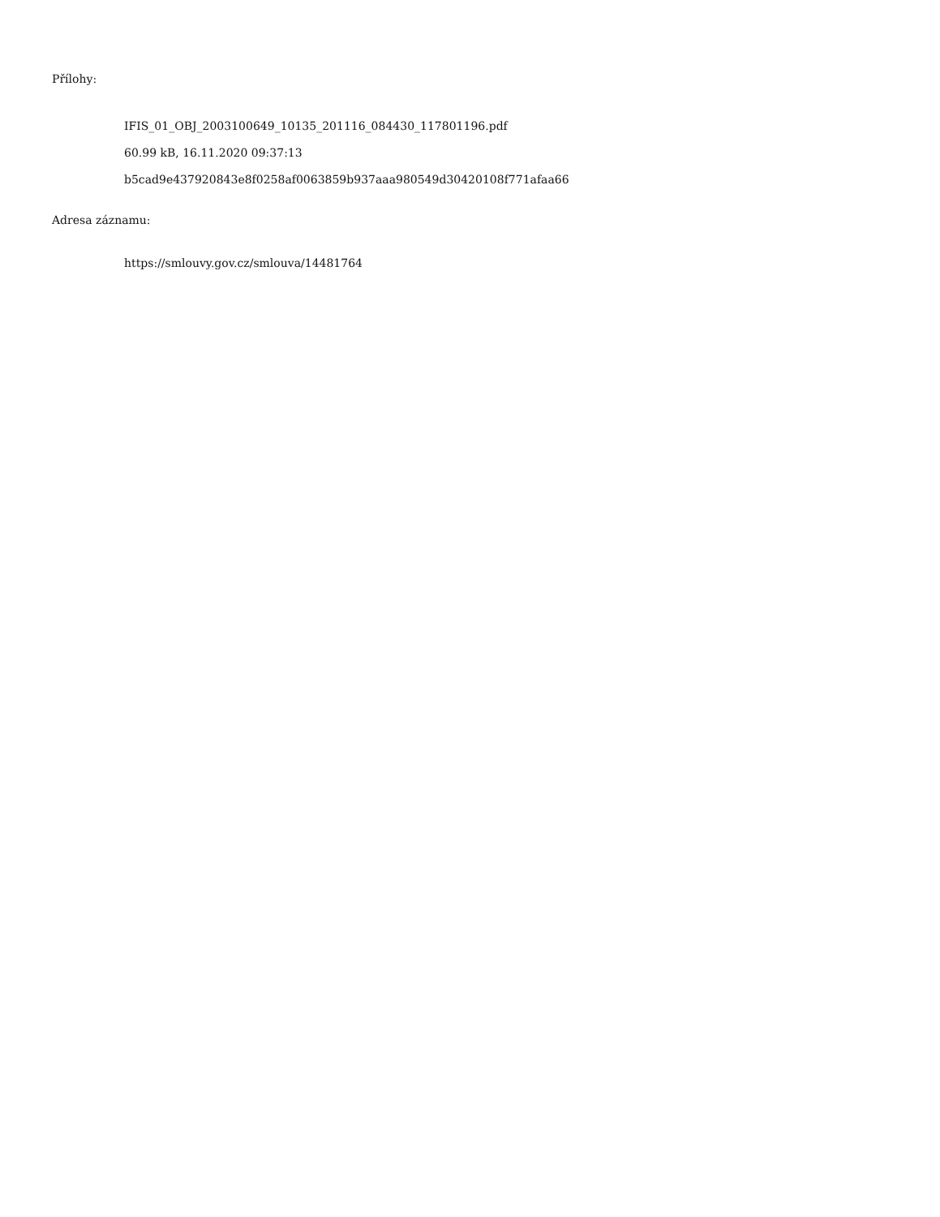Přílohy:
IFIS_01_OBJ_2003100649_10135_201116_084430_117801196.pdf
60.99 kB, 16.11.2020 09:37:13
b5cad9e437920843e8f0258af0063859b937aaa980549d30420108f771afaa66
Adresa záznamu:
https://smlouvy.gov.cz/smlouva/14481764